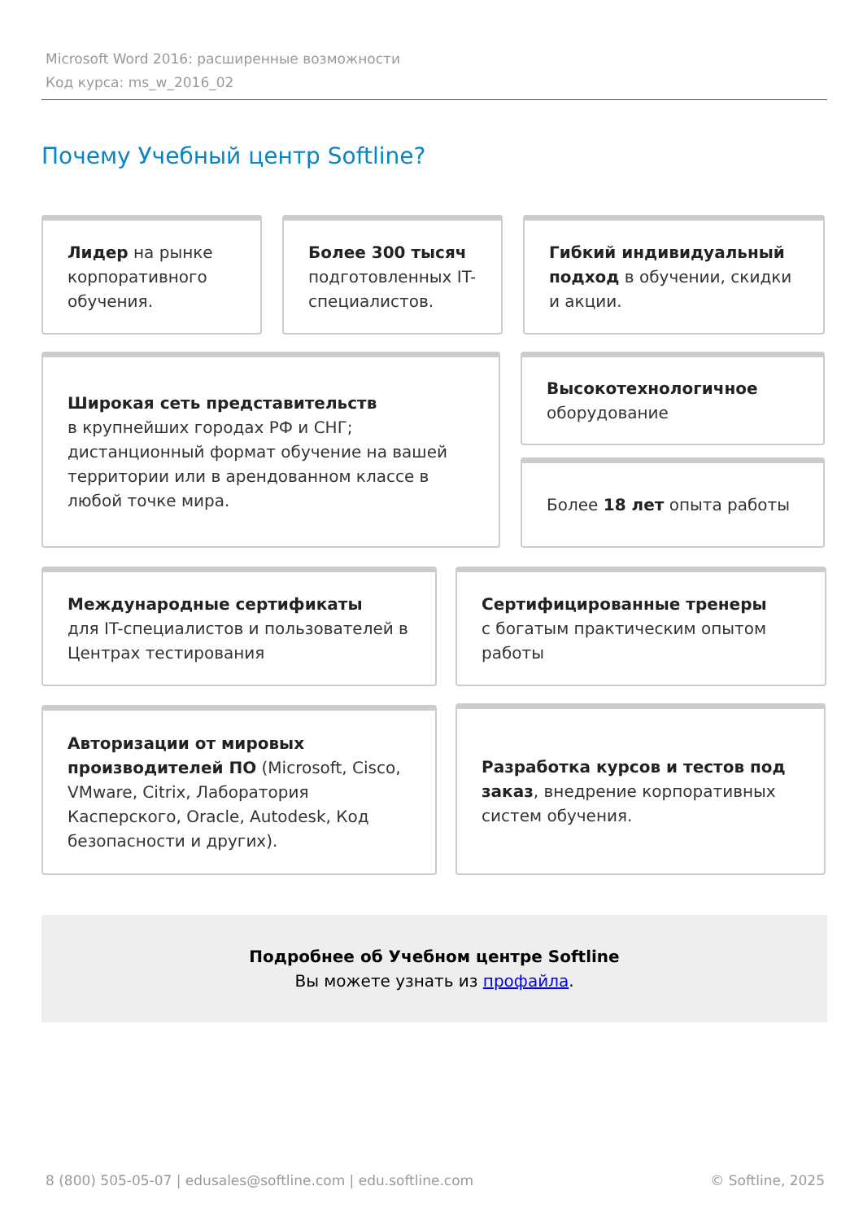Microsoft Word 2016: расширенные возможности
Код курса: ms_w_2016_02
Почему Учебный центр Softline?
Лидер на рынке корпоративного обучения.
Более 300 тысяч подготовленных IT-специалистов.
Гибкий индивидуальный подход в обучении, скидки и акции.
Широкая сеть представительств
в крупнейших городах РФ и СНГ; дистанционный формат обучение на вашей территории или в арендованном классе в любой точке мира.
Высокотехнологичное
оборудование
Более 18 лет опыта работы
Международные сертификаты
для IT-специалистов и пользователей в Центрах тестирования
Сертифицированные тренеры
с богатым практическим опытом работы
Авторизации от мировых производителей ПО (Microsoft, Cisco, VMware, Citrix, Лаборатория Касперского, Oracle, Autodesk, Код безопасности и других).
Разработка курсов и тестов под заказ, внедрение корпоративных систем обучения.
Подробнее об Учебном центре Softline
Вы можете узнать из профайла.
8 (800) 505-05-07 | edusales@softline.com | edu.softline.com © Softline, 2025